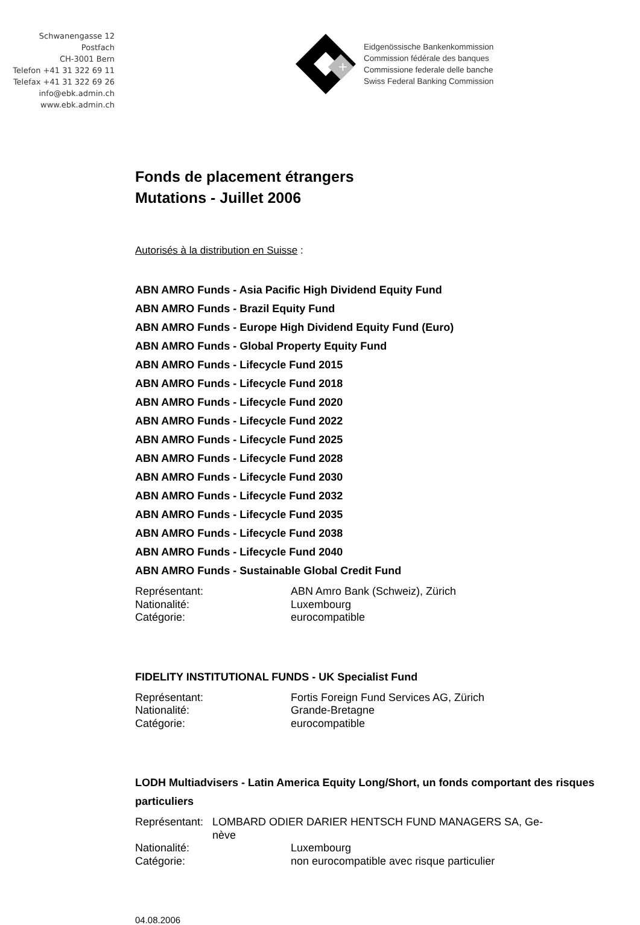Schwanengasse 12
Postfach
CH-3001 Bern
Telefon +41 31 322 69 11
Telefax +41 31 322 69 26
info@ebk.admin.ch
www.ebk.admin.ch
+
Eidgenössische Bankenkommission
Commission fédérale des banques
Commissione federale delle banche
Swiss Federal Banking Commission
Fonds de placement étrangers
Mutations - Juillet 2006
Autorisés à la distribution en Suisse :
ABN AMRO Funds - Asia Pacific High Dividend Equity Fund
ABN AMRO Funds - Brazil Equity Fund
ABN AMRO Funds - Europe High Dividend Equity Fund (Euro)
ABN AMRO Funds - Global Property Equity Fund
ABN AMRO Funds - Lifecycle Fund 2015
ABN AMRO Funds - Lifecycle Fund 2018
ABN AMRO Funds - Lifecycle Fund 2020
ABN AMRO Funds - Lifecycle Fund 2022
ABN AMRO Funds - Lifecycle Fund 2025
ABN AMRO Funds - Lifecycle Fund 2028
ABN AMRO Funds - Lifecycle Fund 2030
ABN AMRO Funds - Lifecycle Fund 2032
ABN AMRO Funds - Lifecycle Fund 2035
ABN AMRO Funds - Lifecycle Fund 2038
ABN AMRO Funds - Lifecycle Fund 2040
ABN AMRO Funds - Sustainable Global Credit Fund
Représentant:
ABN Amro Bank (Schweiz), Zürich
Nationalité:
Luxembourg
Catégorie:
eurocompatible
FIDELITY INSTITUTIONAL FUNDS - UK Specialist Fund
Représentant:
Fortis Foreign Fund Services AG, Zürich
Nationalité:
Grande-Bretagne
Catégorie:
eurocompatible
LODH Multiadvisers - Latin America Equity Long/Short, un fonds comportant des risques particuliers
Représentant:
LOMBARD ODIER DARIER HENTSCH FUND MANAGERS SA, Ge-
nève
Nationalité:
Luxembourg
Catégorie:
non eurocompatible avec risque particulier
04.08.2006